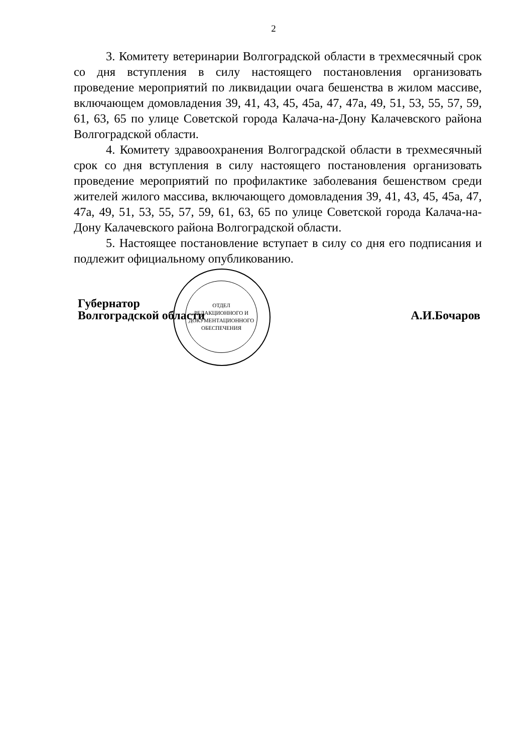2
3. Комитету ветеринарии Волгоградской области в трехмесячный срок со дня вступления в силу настоящего постановления организовать проведение мероприятий по ликвидации очага бешенства в жилом массиве, включающем домовладения 39, 41, 43, 45, 45а, 47, 47а, 49, 51, 53, 55, 57, 59, 61, 63, 65 по улице Советской города Калача-на-Дону Калачевского района Волгоградской области.
4. Комитету здравоохранения Волгоградской области в трехмесячный срок со дня вступления в силу настоящего постановления организовать проведение мероприятий по профилактике заболевания бешенством среди жителей жилого массива, включающего домовладения 39, 41, 43, 45, 45а, 47, 47а, 49, 51, 53, 55, 57, 59, 61, 63, 65 по улице Советской города Калача-на-Дону Калачевского района Волгоградской области.
5. Настоящее постановление вступает в силу со дня его подписания и подлежит официальному опубликованию.
Губернатор
Волгоградской области
А.И.Бочаров
ОТДЕЛ
РЕДАКЦИОННОГО И
ДОКУМЕНТАЦИОННОГО
ОБЕСПЕЧЕНИЯ